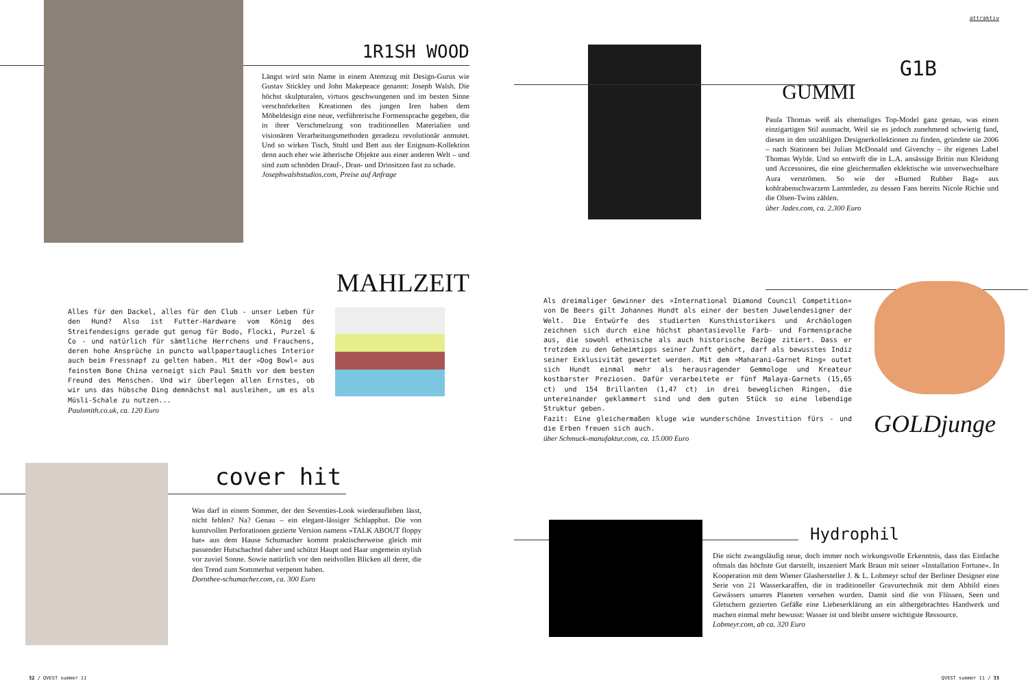1R1SH WOOD
Längst wird sein Name in einem Atemzug mit Design-Gurus wie Gustav Stickley und John Makepeace genannt: Joseph Walsh. Die höchst skulpturalen, virtuos geschwungenen und im besten Sinne verschnörkelten Kreationen des jungen Iren haben dem Möbeldesign eine neue, verführerische Formensprache gegeben, die in ihrer Verschmelzung von traditionellen Materialien und visionären Verarbeitungsmethoden geradezu revolutionär anmutet. Und so wirken Tisch, Stuhl und Bett aus der Enignum-Kollektion denn auch eher wie ätherische Objekte aus einer anderen Welt – und sind zum schnöden Drauf-, Dran- und Drinsitzen fast zu schade.
Josephwalshstudios.com, Preise auf Anfrage
MAHLZEIT
Alles für den Dackel, alles für den Club - unser Leben für den Hund? Also ist Futter-Hardware vom König des Streifendesigns gerade gut genug für Bodo, Flocki, Purzel & Co - und natürlich für sämtliche Herrchens und Frauchens, deren hohe Ansprüche in puncto wallpapertaugliches Interior auch beim Fressnapf zu gelten haben. Mit der »Dog Bowl« aus feinstem Bone China verneigt sich Paul Smith vor dem besten Freund des Menschen. Und wir überlegen allen Ernstes, ob wir uns das hübsche Ding demnächst mal ausleihen, um es als Müsli-Schale zu nutzen...
Paulsmith.co.uk, ca. 120 Euro
cover hit
Was darf in einem Sommer, der den Seventies-Look wiederaufleben lässt, nicht fehlen? Na? Genau – ein elegant-lässiger Schlapphut. Die von kunstvollen Perforationen gezierte Version namens »TALK ABOUT floppy hat« aus dem Hause Schumacher kommt praktischerweise gleich mit passender Hutschachtel daher und schützt Haupt und Haar ungemein stylish vor zuviel Sonne. Sowie natürlich vor den neidvollen Blicken all derer, die den Trend zum Sommerhut verpennt haben.
Dorothee-schumacher.com, ca. 300 Euro
32 / QVEST summer 11
attraktiv
G1B
GUMMI
Paula Thomas weiß als ehemaliges Top-Model ganz genau, was einen einzigartigen Stil ausmacht. Weil sie es jedoch zunehmend schwierig fand, diesen in den unzähligen Designerkollektionen zu finden, gründete sie 2006 – nach Stationen bei Julian McDonald und Givenchy – ihr eigenes Label Thomas Wylde. Und so entwirft die in L.A. ansässige Britin nun Kleidung und Accessoires, die eine gleichermaßen eklektische wie unverwechselbare Aura verströmen. So wie der »Burned Rubber Bag« aus kohlrabenschwarzem Lammleder, zu dessen Fans bereits Nicole Richie und die Olsen-Twins zählen.
über Jades.com, ca. 2.300 Euro
Als dreimaliger Gewinner des »International Diamond Council Competition« von De Beers gilt Johannes Hundt als einer der besten Juwelendesigner der Welt. Die Entwürfe des studierten Kunsthistorikers und Archäologen zeichnen sich durch eine höchst phantasievolle Farb- und Formensprache aus, die sowohl ethnische als auch historische Bezüge zitiert. Dass er trotzdem zu den Geheimtipps seiner Zunft gehört, darf als bewusstes Indiz seiner Exklusivität gewertet werden. Mit dem »Maharani-Garnet Ring« outet sich Hundt einmal mehr als herausragender Gemmologe und Kreateur kostbarster Preziosen. Dafür verarbeitete er fünf Malaya-Garnets (15,65 ct) und 154 Brillanten (1,47 ct) in drei beweglichen Ringen, die untereinander geklammert sind und dem guten Stück so eine lebendige Struktur geben.
Fazit: Eine gleichermaßen kluge wie wunderschöne Investition fürs - und die Erben freuen sich auch.
über Schmuck-manufaktur.com, ca. 15.000 Euro
GOLDjunge
Hydrophil
Die nicht zwangsläufig neue, doch immer noch wirkungsvolle Erkenntnis, dass das Einfache oftmals das höchste Gut darstellt, inszeniert Mark Braun mit seiner »Installation Fortune«. In Kooperation mit dem Wiener Glashersteller J. & L. Lobmeyr schuf der Berliner Designer eine Serie von 21 Wasserkaraffen, die in traditioneller Gravurtechnik mit dem Abbild eines Gewässers unseres Planeten versehen wurden. Damit sind die von Flüssen, Seen und Gletschern gezierten Gefäße eine Liebeserklärung an ein althergebrachtes Handwerk und machen einmal mehr bewusst: Wasser ist und bleibt unsere wichtigste Ressource.
Lobmeyr.com, ab ca. 320 Euro
QVEST summer 11 / 33